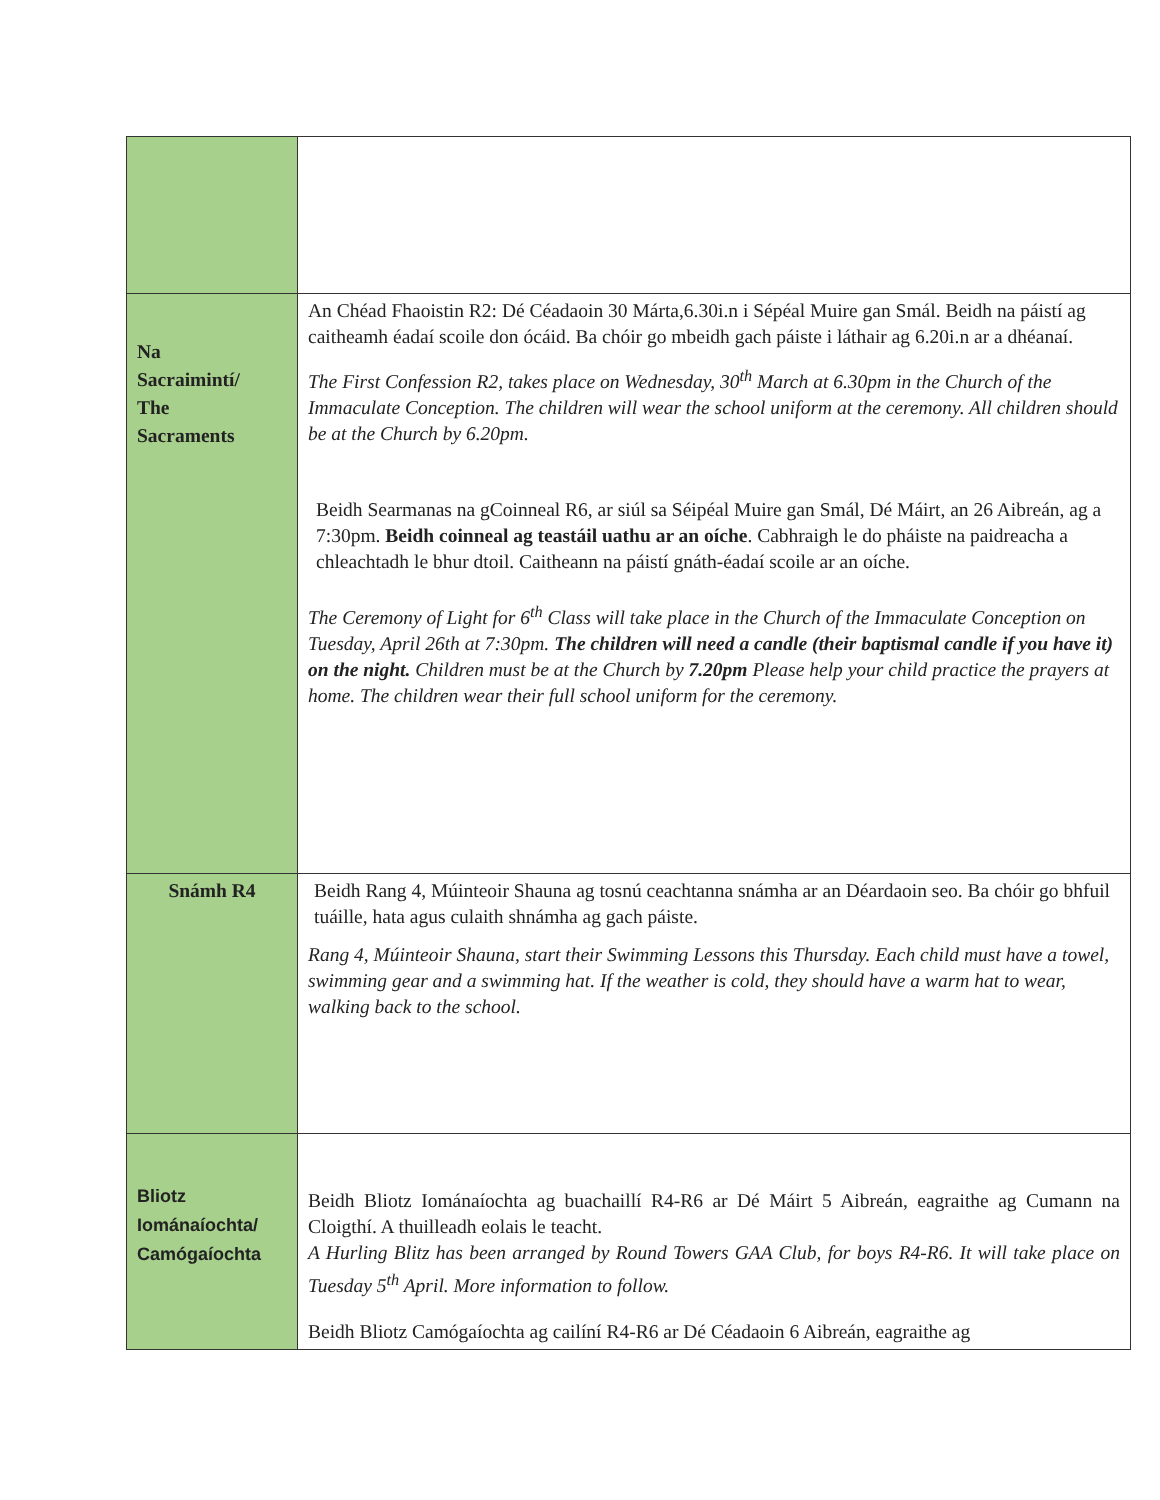| Na Sacraimintí/ The Sacraments | An Chéad Fhaoistin R2: Dé Céadaoin 30 Márta,6.30i.n i Sépéal Muire gan Smál. Beidh na páistí ag caitheamh éadaí scoile don ócáid. Ba chóir go mbeidh gach páiste i láthair ag 6.20i.n ar a dhéanaí. The First Confession R2, takes place on Wednesday, 30<sup>th</sup> March at 6.30pm in the Church of the Immaculate Conception. The children will wear the school uniform at the ceremony. All children should be at the Church by 6.20pm. Beidh Searmanas na gCoinneal R6, ar siúl sa Séipéal Muire gan Smál, Dé Máirt, an 26 Aibreán, ag a 7:30pm. Beidh coinneal ag teastáil uathu ar an oíche . Cabhraigh le do pháiste na paidreacha a chleachtadh le bhur dtoil. Caitheann na páistí gnáth-éadaí scoile ar an oíche. The Ceremony of Light for 6<sup>th</sup> Class will take place in the Church of the Immaculate Conception on Tuesday, April 26th at 7:30pm. The children will need a candle (their baptismal candle if you have it) on the night. Children must be at the Church by 7.20pm Please help your child practice the prayers at home. The children wear their full school uniform for the ceremony. |
| Snámh R4 | Beidh Rang 4, Múinteoir Shauna ag tosnú ceachtanna snámha ar an Déardaoin seo. Ba chóir go bhfuil tuáille, hata agus culaith shnámha ag gach páiste. Rang 4, Múinteoir Shauna, start their Swimming Lessons this Thursday. Each child must have a towel, swimming gear and a swimming hat. If the weather is cold, they should have a warm hat to wear, walking back to the school. |
| Bliotz Iománaíochta/ Camógaíochta | Beidh Bliotz Iománaíochta ag buachaillí R4-R6 ar Dé Máirt 5 Aibreán, eagraithe ag Cumann na Cloigthí. A thuilleadh eolais le teacht. A Hurling Blitz has been arranged by Round Towers GAA Club, for boys R4-R6. It will take place on Tuesday 5<sup>th</sup> April. More information to follow. Beidh Bliotz Camógaíochta ag cailíní R4-R6 ar Dé Céadaoin 6 Aibreán, eagraithe ag |